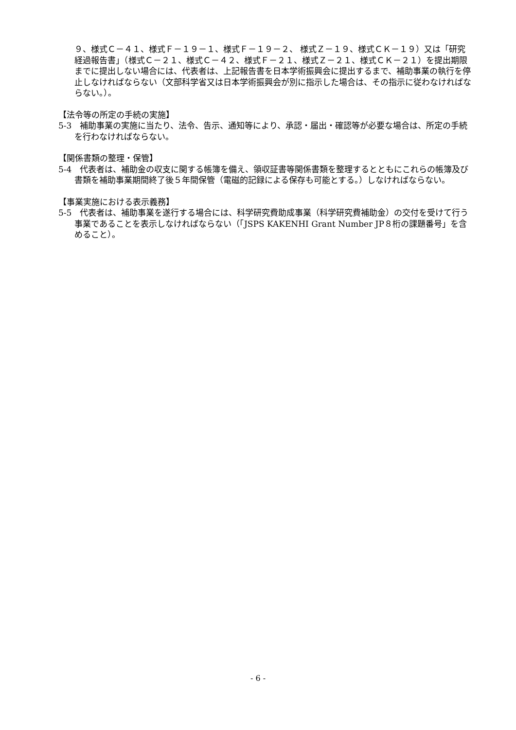９、様式Ｃ－４１、様式Ｆ－１９－１、様式Ｆ－１９－２、 様式Ｚ－１９、様式ＣＫ－１９）又は「研究経過報告書」（様式Ｃ－２１、様式Ｃ－４２、様式Ｆ－２１、様式Ｚ－２１、様式ＣＫ－２１）を提出期限までに提出しない場合には、代表者は、上記報告書を日本学術振興会に提出するまで、補助事業の執行を停止しなければならない（文部科学省又は日本学術振興会が別に指示した場合は、その指示に従わなければならない。）。
【法令等の所定の手続の実施】
5-3　補助事業の実施に当たり、法令、告示、通知等により、承認・届出・確認等が必要な場合は、所定の手続を行わなければならない。
【関係書類の整理・保管】
5-4　代表者は、補助金の収支に関する帳簿を備え、領収証書等関係書類を整理するとともにこれらの帳簿及び書類を補助事業期間終了後５年間保管（電磁的記録による保存も可能とする。）しなければならない。
【事業実施における表示義務】
5-5　代表者は、補助事業を遂行する場合には、科学研究費助成事業（科学研究費補助金）の交付を受けて行う事業であることを表示しなければならない（「JSPS KAKENHI Grant Number JP８桁の課題番号」を含めること）。
- 6 -